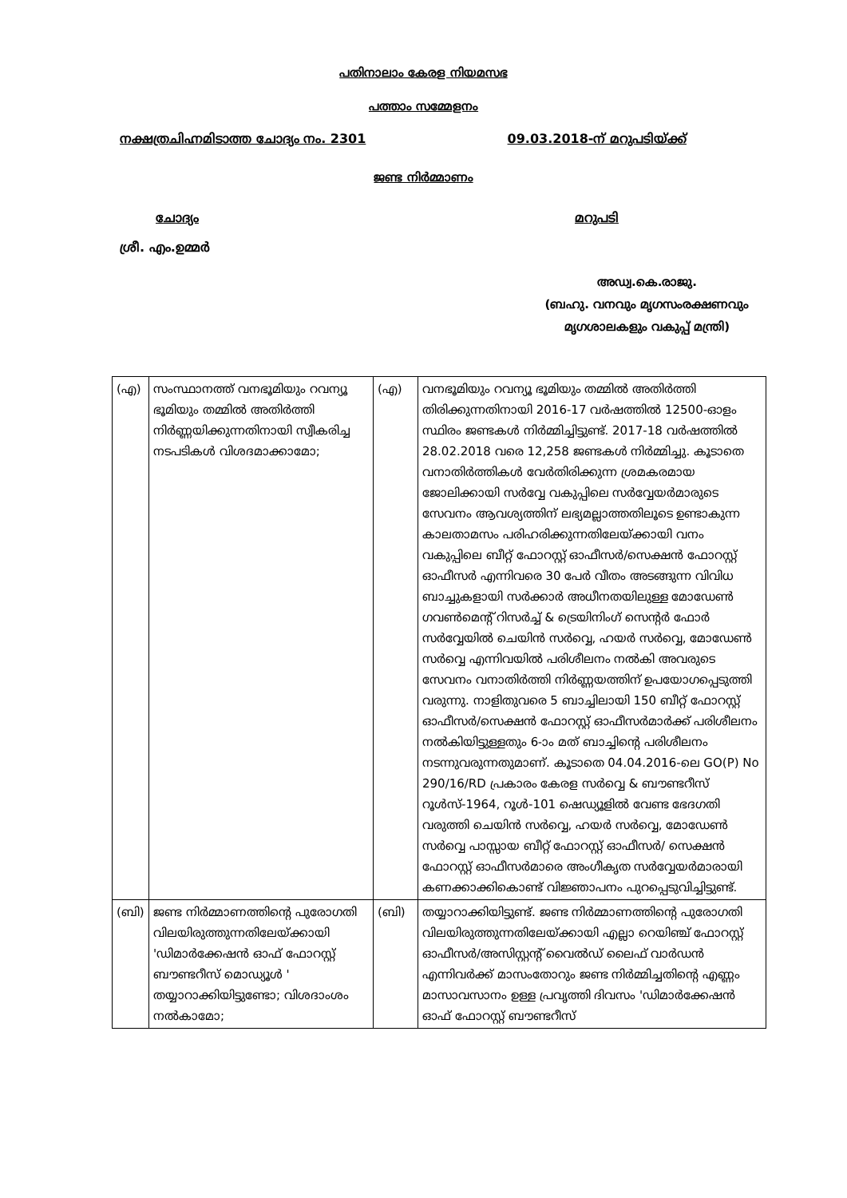പതിനാലാം കേരള നിയമസഭ
പത്താം സമ്മേളനം
നക്ഷത്രചിഹ്നമിടാത്ത ചോദ്യം നം. 2301 09.03.2018-ന് മറുപടിയ്ക്ക്
ജണ്ട നിർമ്മാണം
ചോദ്യം മറുപടി
ശ്രീ. എം.ഉമ്മർ
അഡ്വ.കെ.രാജു.
(ബഹു. വനവും മൃഗസംരക്ഷണവും
മൃഗശാലകളും വകുപ്പ് മന്ത്രി)
| (എ) | സംസ്ഥാനത്ത് വനഭൂമിയും റവന്യൂ ഭൂമിയും തമ്മിൽ അതിർത്തി നിർണ്ണയിക്കുന്നതിനായി സ്വീകരിച്ച നടപടികൾ വിശദമാക്കാമോ; | (എ) | വനഭൂമിയും റവന്യൂ ഭൂമിയും തമ്മിൽ അതിർത്തി തിരിക്കുന്നതിനായി 2016-17 വർഷത്തിൽ 12500-ഓളം സ്ഥിരം ജണ്ടകൾ നിർമ്മിച്ചിട്ടുണ്ട്. 2017-18 വർഷത്തിൽ 28.02.2018 വരെ 12,258 ജണ്ടകൾ നിർമ്മിച്ചു. കൂടാതെ വനാതിർത്തികൾ വേർതിരിക്കുന്ന ശ്രമകരമായ ജോലിക്കായി സർവ്വേ വകുപ്പിലെ സർവ്വേയർമാരുടെ സേവനം ആവശ്യത്തിന് ലഭ്യമല്ലാത്തതിലൂടെ ഉണ്ടാകുന്ന കാലതാമസം പരിഹരിക്കുന്നതിലേയ്ക്കായി വനം വകുപ്പിലെ ബീറ്റ് ഫോറസ്റ്റ് ഓഫീസർ/സെക്ഷൻ ഫോറസ്റ്റ് ഓഫീസർ എന്നിവരെ 30 പേർ വീതം അടങ്ങുന്ന വിവിധ ബാച്ചുകളായി സർക്കാർ അധീനതയിലുള്ള മോഡേൺ ഗവൺമെന്റ് റിസർച്ച് & ട്രെയിനിംഗ് സെന്റർ ഫോർ സർവ്വേയിൽ ചെയിൻ സർവ്വെ, ഹയർ സർവ്വെ, മോഡേൺ സർവ്വെ എന്നിവയിൽ പരിശീലനം നൽകി അവരുടെ സേവനം വനാതിർത്തി നിർണ്ണയത്തിന് ഉപയോഗപ്പെടുത്തി വരുന്നു. നാളിതുവരെ 5 ബാച്ചിലായി 150 ബീറ്റ് ഫോറസ്റ്റ് ഓഫീസർ/സെക്ഷൻ ഫോറസ്റ്റ് ഓഫീസർമാർക്ക് പരിശീലനം നൽകിയിട്ടുള്ളതും 6-ാം മത് ബാച്ചിന്റെ പരിശീലനം നടന്നുവരുന്നതുമാണ്. കൂടാതെ 04.04.2016-ലെ GO(P) No 290/16/RD പ്രകാരം കേരള സർവ്വെ & ബൗണ്ടറീസ് റൂൾസ്-1964, റൂൾ-101 ഷെഡ്യൂളിൽ വേണ്ട ഭേദഗതി വരുത്തി ചെയിൻ സർവ്വെ, ഹയർ സർവ്വെ, മോഡേൺ സർവ്വെ പാസ്സായ ബീറ്റ് ഫോറസ്റ്റ് ഓഫീസർ/ സെക്ഷൻ ഫോറസ്റ്റ് ഓഫീസർമാരെ അംഗീകൃത സർവ്വേയർമാരായി കണക്കാക്കികൊണ്ട് വിജ്ഞാപനം പുറപ്പെടുവിച്ചിട്ടുണ്ട്. |
| (ബി) | ജണ്ട നിർമ്മാണത്തിന്റെ പുരോഗതി വിലയിരുത്തുന്നതിലേയ്ക്കായി 'ഡിമാർക്കേഷൻ ഓഫ് ഫോറസ്റ്റ് ബൗണ്ടറീസ് മൊഡ്യൂൾ ' തയ്യാറാക്കിയിട്ടുണ്ടോ; വിശദാംശം നൽകാമോ; | (ബി) | തയ്യാറാക്കിയിട്ടുണ്ട്. ജണ്ട നിർമ്മാണത്തിന്റെ പുരോഗതി വിലയിരുത്തുന്നതിലേയ്ക്കായി എല്ലാ റെയിഞ്ച് ഫോറസ്റ്റ് ഓഫീസർ/അസിസ്റ്റന്റ് വൈൽഡ് ലൈഫ് വാർഡൻ എന്നിവർക്ക് മാസംതോറും ജണ്ട നിർമ്മിച്ചതിന്റെ എണ്ണം മാസാവസാനം ഉള്ള പ്രവൃത്തി ദിവസം 'ഡിമാർക്കേഷൻ ഓഫ് ഫോറസ്റ്റ് ബൗണ്ടറീസ് |